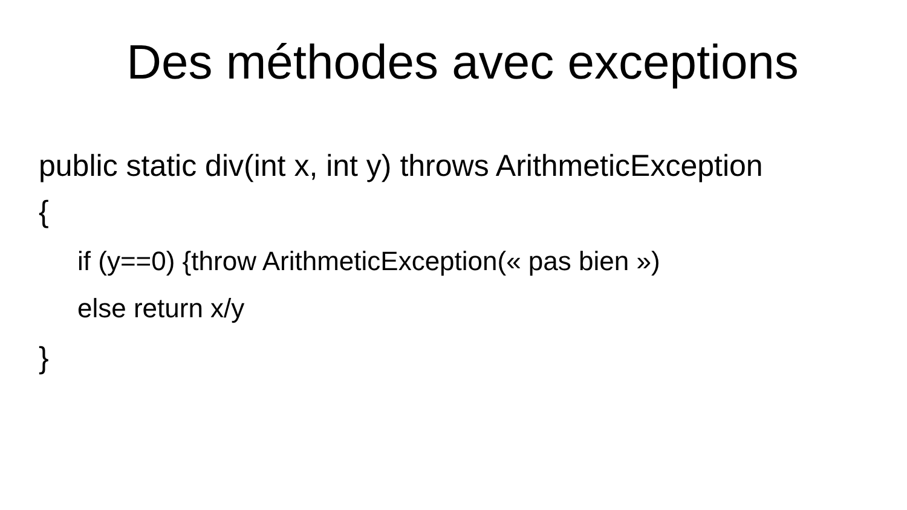Des méthodes avec exceptions
public static div(int x, int y) throws ArithmeticException
{
if (y==0) {throw ArithmeticException(« pas bien »)
else return x/y
}